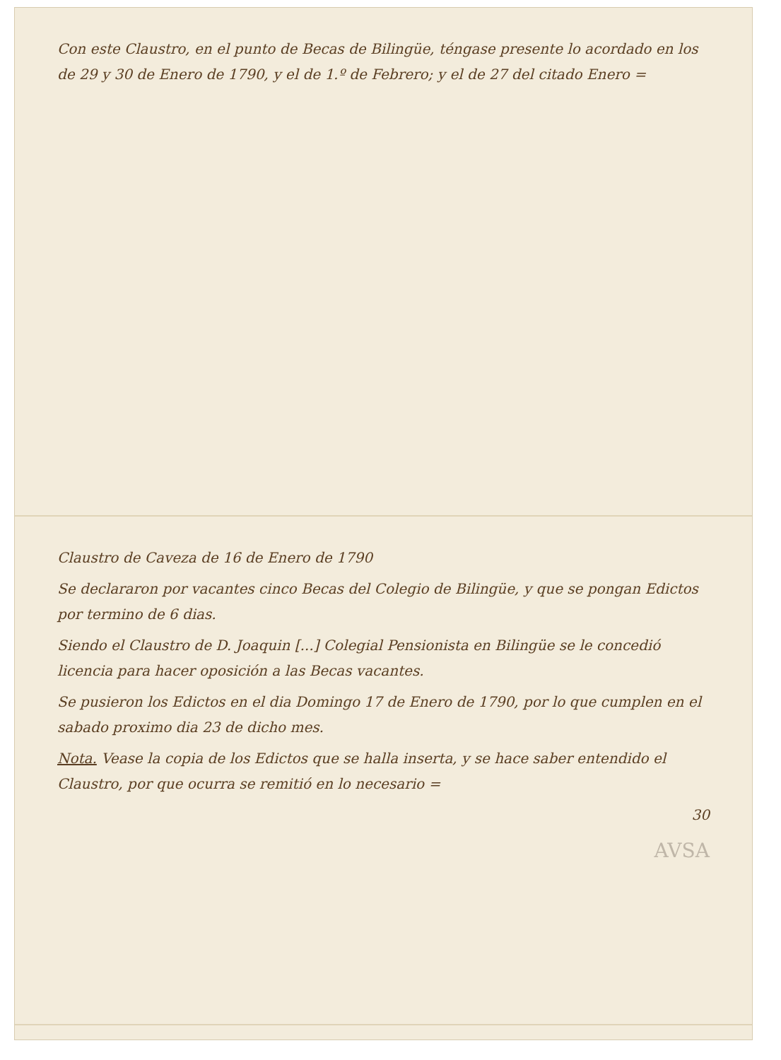Con este Claustro, en el punto de Becas de Bilingüe, téngase presente lo acordado en los de 29 y 30 de Enero de 1790, y el de 1.º de Febrero; y el de 27 del citado Enero =
Claustro de Caveza de 16 de Enero de 1790
Se declararon por vacantes cinco Becas del Colegio de Bilingüe, y que se pongan Edictos por termino de 6 dias.
Siendo el Claustro de D. Joaquin [...] Colegial Pensionista en Bilingüe se le concedió licencia para hacer oposición a las Becas vacantes.
Se pusieron los Edictos en el dia Domingo 17 de Enero de 1790, por lo que cumplen en el sabado proximo dia 23 de dicho mes.
Nota. Vease la copia de los Edictos que se halla inserta, y se hace saber entendido el Claustro, por que ocurra se remitió en lo necesario =
30
AVSA